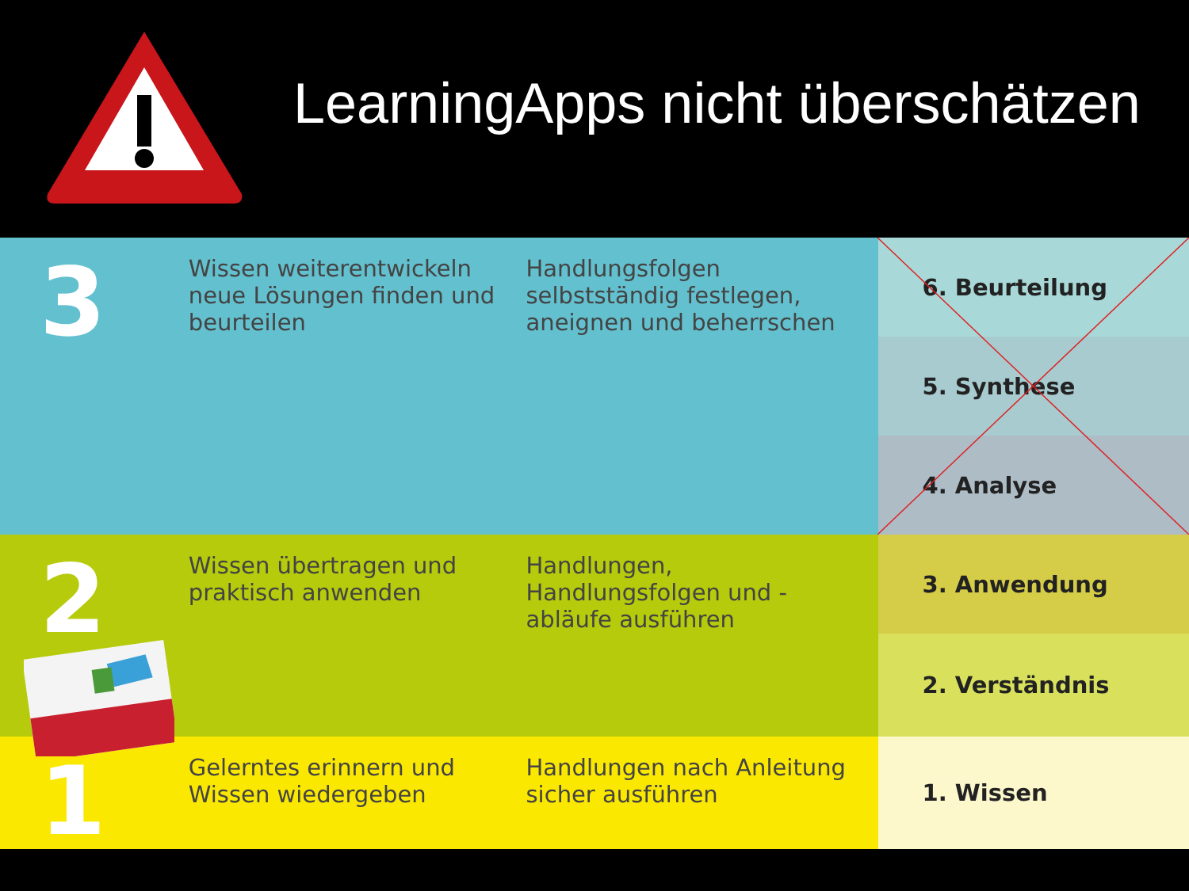LearningApps nicht überschätzen
| 3 | Wissen weiterentwickeln neue Lösungen finden und beurteilen | Handlungsfolgen selbstständig festlegen, aneignen und beherrschen | 6. Beurteilung |
| | | | 5. Synthese |
| | | | 4. Analyse |
| 2 | Wissen übertragen und praktisch anwenden | Handlungen, Handlungsfolgen und -abläufe ausführen | 3. Anwendung |
| | | | 2. Verständnis |
| 1 | Gelerntes erinnern und Wissen wiedergeben | Handlungen nach Anleitung sicher ausführen | 1. Wissen |